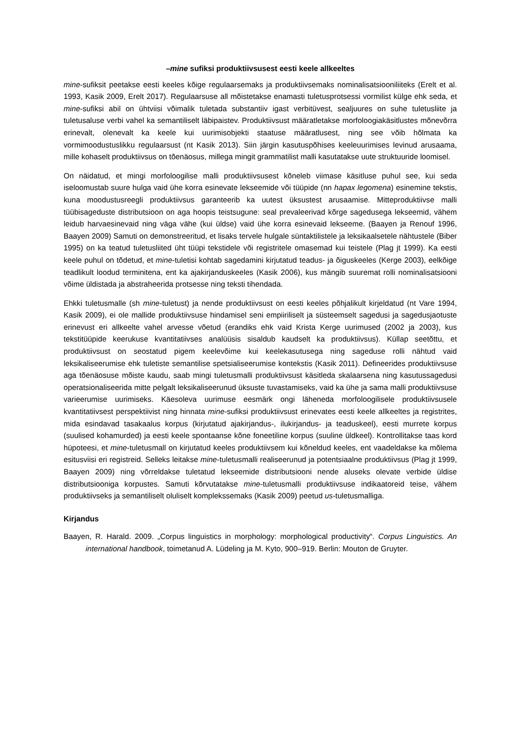–mine sufiksi produktiivsusest eesti keele allkeeltes
mine-sufiksit peetakse eesti keeles kõige regulaarsemaks ja produktiivsemaks nominalisatsiooniliiteks (Erelt et al. 1993, Kasik 2009, Erelt 2017). Regulaarsuse all mõistetakse enamasti tuletusprotsessi vormilist külge ehk seda, et mine-sufiksi abil on ühtviisi võimalik tuletada substantiiv igast verbitüvest, sealjuures on suhe tuletusliite ja tuletusaluse verbi vahel ka semantiliselt läbipaistev. Produktiivsust määratletakse morfoloogiakäsitlustes mõnevõrra erinevalt, olenevalt ka keele kui uurimisobjekti staatuse määratlusest, ning see võib hõlmata ka vormimoodustuslikku regulaarsust (nt Kasik 2013). Siin järgin kasutuspõhises keeleuurimises levinud arusaama, mille kohaselt produktiivsus on tõenäosus, millega mingit grammatilist malli kasutatakse uute struktuuride loomisel.
On näidatud, et mingi morfoloogilise malli produktiivsusest kõneleb viimase käsitluse puhul see, kui seda iseloomustab suure hulga vaid ühe korra esinevate lekseemide või tüüpide (nn hapax legomena) esinemine tekstis, kuna moodustusreegli produktiivsus garanteerib ka uutest üksustest arusaamise. Mitteproduktiivse malli tüübisageduste distributsioon on aga hoopis teistsugune: seal prevaleerivad kõrge sagedusega lekseemid, vähem leidub harvaesinevaid ning väga vähe (kui üldse) vaid ühe korra esinevaid lekseeme. (Baayen ja Renouf 1996, Baayen 2009) Samuti on demonstreeritud, et lisaks tervele hulgale süntaktilistele ja leksikaalsetele nähtustele (Biber 1995) on ka teatud tuletusliited üht tüüpi tekstidele või registritele omasemad kui teistele (Plag jt 1999). Ka eesti keele puhul on tõdetud, et mine-tuletisi kohtab sagedamini kirjutatud teadus- ja õiguskeeles (Kerge 2003), eelkõige teadlikult loodud terminitena, ent ka ajakirjanduskeeles (Kasik 2006), kus mängib suuremat rolli nominalisatsiooni võime üldistada ja abstraheerida protsesse ning teksti tihendada.
Ehkki tuletusmalle (sh mine-tuletust) ja nende produktiivsust on eesti keeles põhjalikult kirjeldatud (nt Vare 1994, Kasik 2009), ei ole mallide produktiivsuse hindamisel seni empiiriliselt ja süsteemselt sagedusi ja sagedusjaotuste erinevust eri allkeelte vahel arvesse võetud (erandiks ehk vaid Krista Kerge uurimused (2002 ja 2003), kus tekstitüüpide keerukuse kvantitatiivses analüüsis sisaldub kaudselt ka produktiivsus). Küllap seetõttu, et produktiivsust on seostatud pigem keelevõime kui keelekasutusega ning sageduse rolli nähtud vaid leksikaliseerumise ehk tuletiste semantilise spetsialiseerumise kontekstis (Kasik 2011). Defineerides produktiivsuse aga tõenäosuse mõiste kaudu, saab mingi tuletusmalli produktiivsust käsitleda skalaarsena ning kasutussagedusi operatsionaliseerida mitte pelgalt leksikaliseerunud üksuste tuvastamiseks, vaid ka ühe ja sama malli produktiivsuse varieerumise uurimiseks. Käesoleva uurimuse eesmärk ongi läheneda morfoloogilisele produktiivsusele kvantitatiivsest perspektiivist ning hinnata mine-sufiksi produktiivsust erinevates eesti keele allkeeltes ja registrites, mida esindavad tasakaalus korpus (kirjutatud ajakirjandus-, ilukirjandus- ja teaduskeel), eesti murrete korpus (suulised kohamurded) ja eesti keele spontaanse kõne foneetiline korpus (suuline üldkeel). Kontrollitakse taas kord hüpoteesi, et mine-tuletusmall on kirjutatud keeles produktiivsem kui kõneldud keeles, ent vaadeldakse ka mõlema esitusviisi eri registreid. Selleks leitakse mine-tuletusmalli realiseerunud ja potentsiaalne produktiivsus (Plag jt 1999, Baayen 2009) ning võrreldakse tuletatud lekseemide distributsiooni nende aluseks olevate verbide üldise distributsiooniga korpustes. Samuti kõrvutatakse mine-tuletusmalli produktiivsuse indikaatoreid teise, vähem produktiivseks ja semantiliselt oluliselt komplekssemaks (Kasik 2009) peetud us-tuletusmalliga.
Kirjandus
Baayen, R. Harald. 2009. „Corpus linguistics in morphology: morphological productivity“. Corpus Linguistics. An international handbook, toimetanud A. Lüdeling ja M. Kyto, 900–919. Berlin: Mouton de Gruyter.